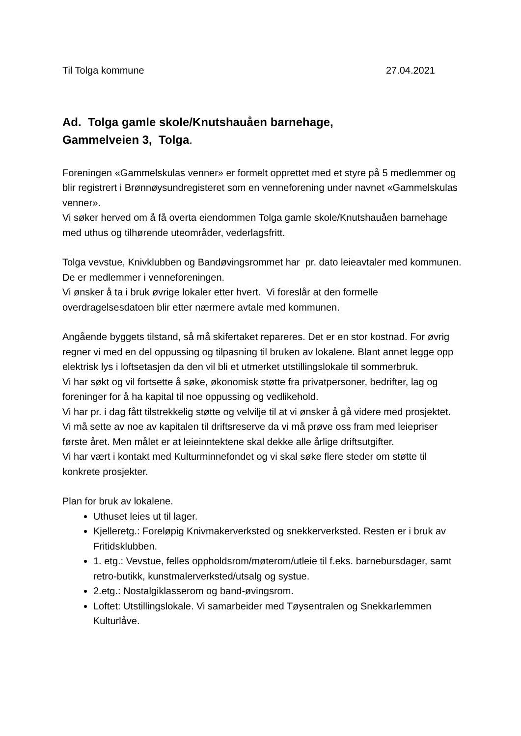Til Tolga kommune 27.04.2021
Ad. Tolga gamle skole/Knutshauåen barnehage,
Gammelveien 3, Tolga.
Foreningen «Gammelskulas venner» er formelt opprettet med et styre på 5 medlemmer og blir registrert i Brønnøysundregisteret som en venneforening under navnet «Gammelskulas venner».
Vi søker herved om å få overta eiendommen Tolga gamle skole/Knutshauåen barnehage med uthus og tilhørende uteområder, vederlagsfritt.
Tolga vevstue, Knivklubben og Bandøvingsrommet har pr. dato leieavtaler med kommunen. De er medlemmer i venneforeningen.
Vi ønsker å ta i bruk øvrige lokaler etter hvert. Vi foreslår at den formelle overdragelsesdatoen blir etter nærmere avtale med kommunen.
Angående byggets tilstand, så må skifertaket repareres. Det er en stor kostnad. For øvrig regner vi med en del oppussing og tilpasning til bruken av lokalene. Blant annet legge opp elektrisk lys i loftsetasjen da den vil bli et utmerket utstillingslokale til sommerbruk.
Vi har søkt og vil fortsette å søke, økonomisk støtte fra privatpersoner, bedrifter, lag og foreninger for å ha kapital til noe oppussing og vedlikehold.
Vi har pr. i dag fått tilstrekkelig støtte og velvilje til at vi ønsker å gå videre med prosjektet. Vi må sette av noe av kapitalen til driftsreserve da vi må prøve oss fram med leiepriser første året. Men målet er at leieinntektene skal dekke alle årlige driftsutgifter.
Vi har vært i kontakt med Kulturminnefondet og vi skal søke flere steder om støtte til konkrete prosjekter.
Plan for bruk av lokalene.
Uthuset leies ut til lager.
Kjelleretg.: Foreløpig Knivmakerverksted og snekkerverksted. Resten er i bruk av Fritidsklubben.
1. etg.: Vevstue, felles oppholdsrom/møterom/utleie til f.eks. barnebursdager, samt retro-butikk, kunstmalerverksted/utsalg og systue.
2.etg.: Nostalgiklasserom og band-øvingsrom.
Loftet: Utstillingslokale. Vi samarbeider med Tøysentralen og Snekkarlemmen Kulturlåve.